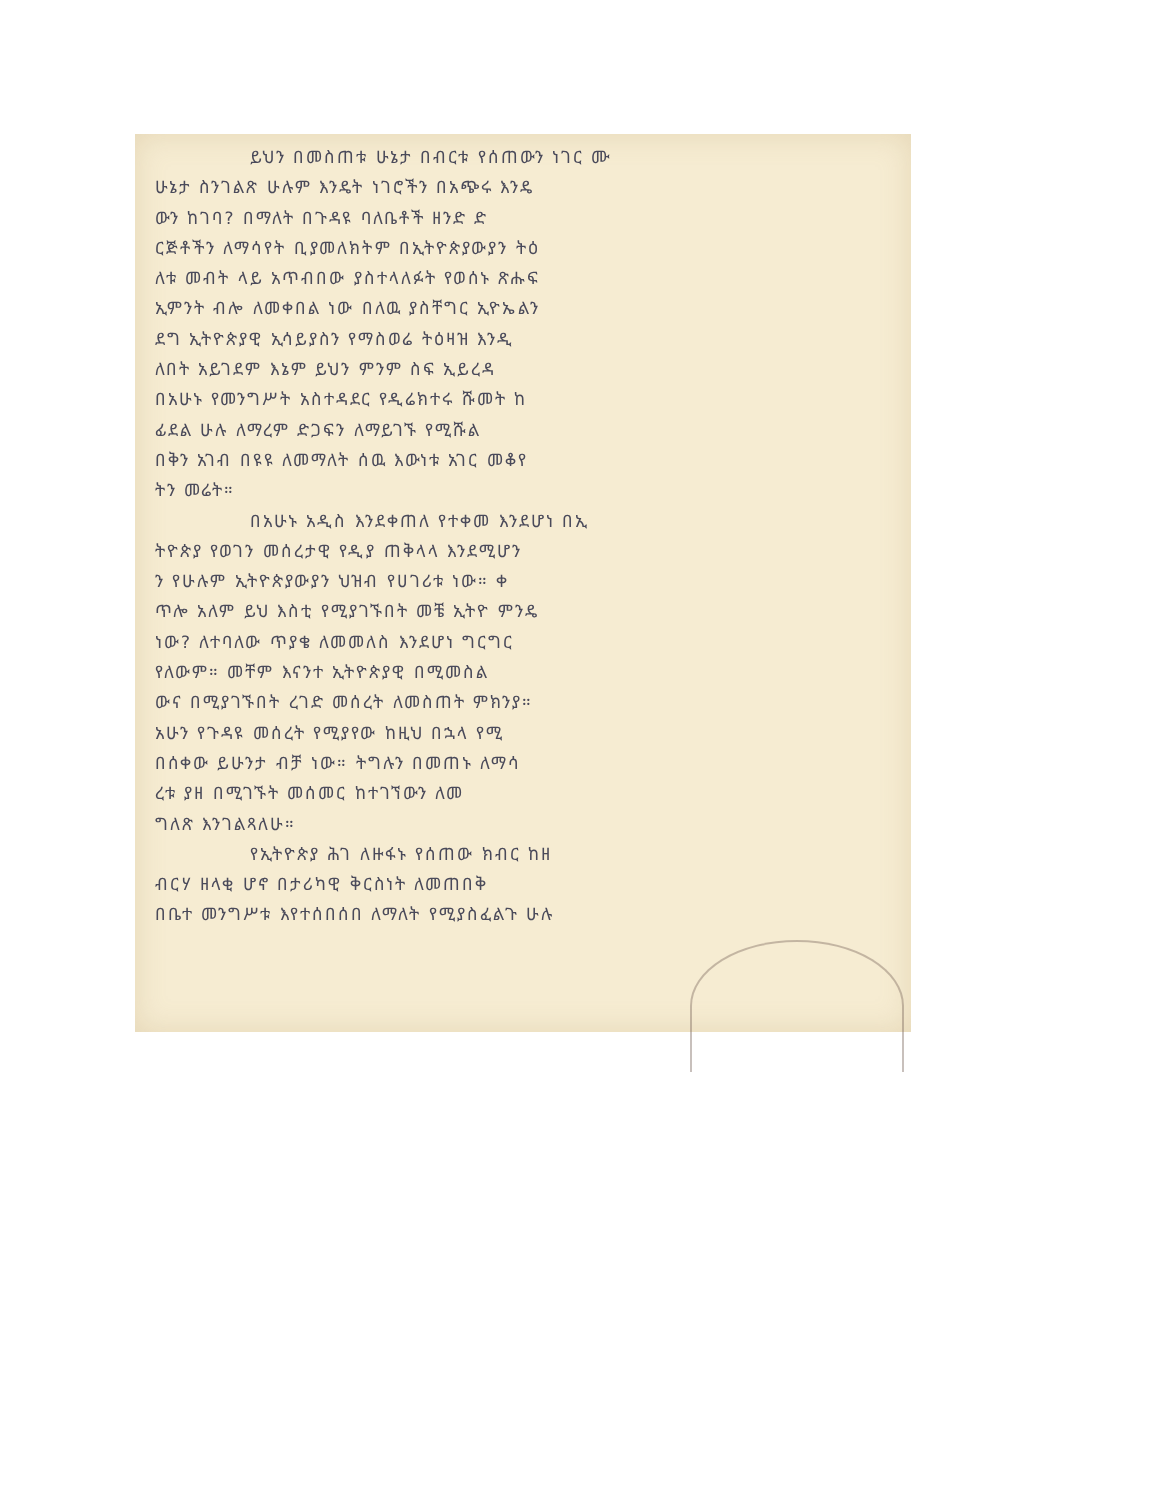ይህን በመስጠቱ ሁኔታ በብርቱ የሰጠውን ነገር ሙ
ሁኔታ ስንገልጽ ሁሉም እንዴት ነገሮችን በአጭሩ እንዴ
ውን ከገባ? በማለት በጉዳዩ ባለቤቶች ዘንድ ድ
ርጅቶችን ለማሳየት ቢያመለክትም በኢትዮጵያውያን ትዕ
ለቱ መብት ላይ አጥብበው ያስተላለፉት የወሰኑ ጽሑፍ
ኢምንት ብሎ ለመቀበል ነው በለዉ ያስቸግር ኢዮኤልን
ደግ ኢትዮጵያዊ ኢሳይያስን የማስወሬ ትዕዛዝ እንዲ
ለበት አይገደም እኔም ይህን ምንም ስፍ ኢይረዳ
በአሁኑ የመንግሥት አስተዳደር የዲሬክተሩ ሹመት ከ
ፊደል ሁሉ ለማረም ድጋፍን ለማይገኙ የሚሹል
በቅን አገብ በዩዩ ለመማለት ሰዉ እውነቱ አገር መቆየ
ትን መሬት።
በአሁኑ አዲስ እንደቀጠለ የተቀመ እንደሆነ በኢ
ትዮጵያ የወገን መሰረታዊ የዲያ ጠቅላላ እንደሚሆን
ን የሁሉም ኢትዮጵያውያን ህዝብ የሀገሪቱ ነው። ቀ
ጥሎ አለም ይህ እስቲ የሚያገኙበት መቼ ኢትዮ ምንዴ
ነው? ለተባለው ጥያቄ ለመመለስ እንደሆነ ግርግር
የለውም። መቸም እናንተ ኢትዮጵያዊ በሚመስል
ውና በሚያገኙበት ረገድ መሰረት ለመስጠት ምክንያ።
አሁን የጉዳዩ መሰረት የሚያየው ከዚህ በኋላ የሚ
በሰቀው ይሁንታ ብቻ ነው። ትግሉን በመጠኑ ለማሳ
ረቱ ያዘ በሚገኙት መሰመር ከተገኘውን ለመ
ግለጽ እንገልጻለሁ።
የኢትዮጵያ ሕገ ለዙፋኑ የሰጠው ክብር ከዘ
ብርሃ ዘላቂ ሆኖ በታሪካዊ ቅርስነት ለመጠበቅ
በቤተ መንግሥቱ እየተሰበሰበ ለማለት የሚያስፈልጉ ሁሉ